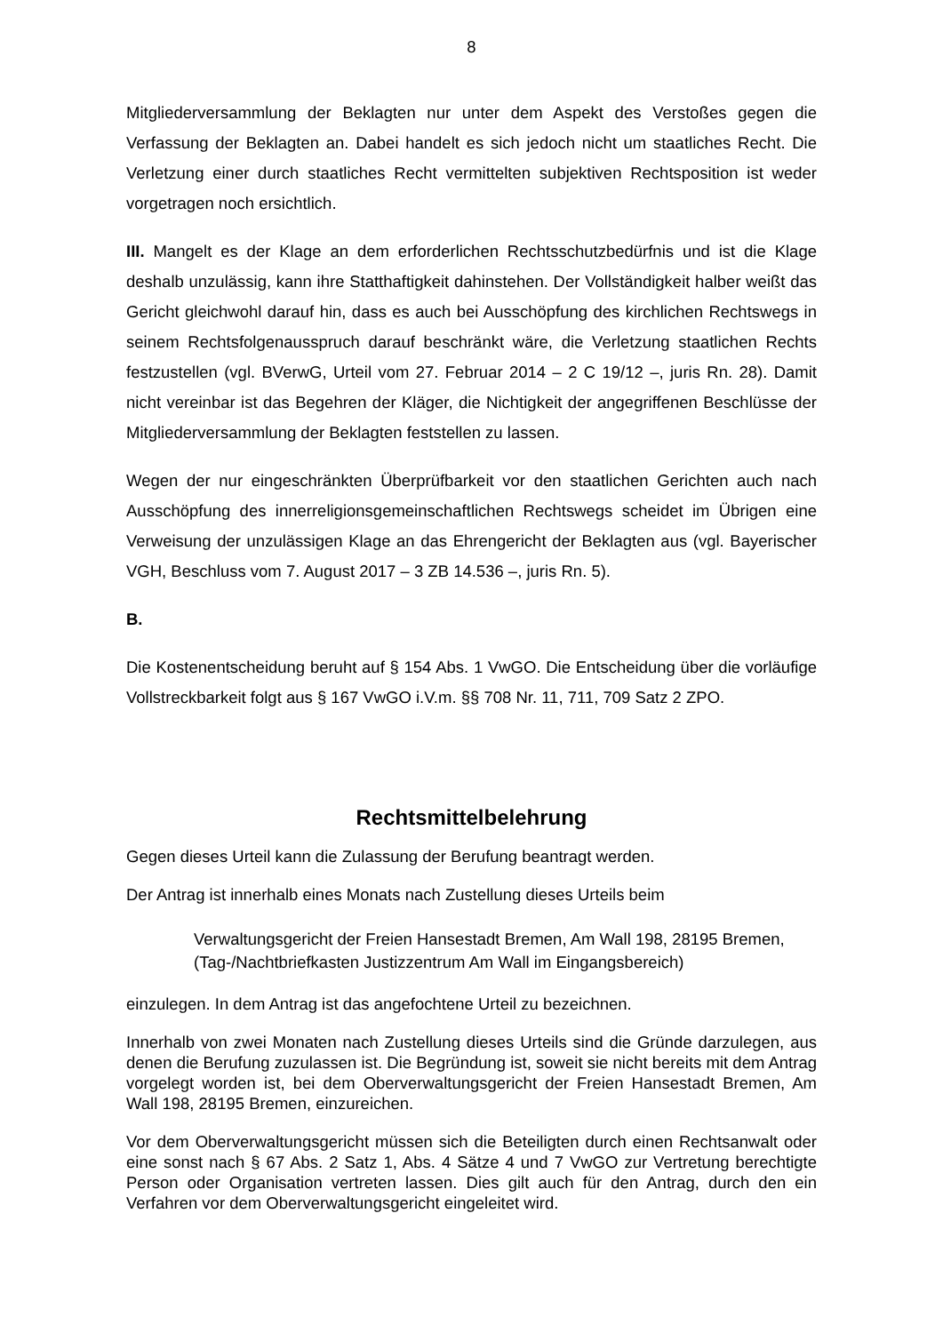8
Mitgliederversammlung der Beklagten nur unter dem Aspekt des Verstoßes gegen die Verfassung der Beklagten an. Dabei handelt es sich jedoch nicht um staatliches Recht. Die Verletzung einer durch staatliches Recht vermittelten subjektiven Rechtsposition ist weder vorgetragen noch ersichtlich.
III. Mangelt es der Klage an dem erforderlichen Rechtsschutzbedürfnis und ist die Klage deshalb unzulässig, kann ihre Statthaftigkeit dahinstehen. Der Vollständigkeit halber weißt das Gericht gleichwohl darauf hin, dass es auch bei Ausschöpfung des kirchlichen Rechtswegs in seinem Rechtsfolgenausspruch darauf beschränkt wäre, die Verletzung staatlichen Rechts festzustellen (vgl. BVerwG, Urteil vom 27. Februar 2014 – 2 C 19/12 –, juris Rn. 28). Damit nicht vereinbar ist das Begehren der Kläger, die Nichtigkeit der angegriffenen Beschlüsse der Mitgliederversammlung der Beklagten feststellen zu lassen.
Wegen der nur eingeschränkten Überprüfbarkeit vor den staatlichen Gerichten auch nach Ausschöpfung des innerreligionsgemeinschaftlichen Rechtswegs scheidet im Übrigen eine Verweisung der unzulässigen Klage an das Ehrengericht der Beklagten aus (vgl. Bayerischer VGH, Beschluss vom 7. August 2017 – 3 ZB 14.536 –, juris Rn. 5).
B.
Die Kostenentscheidung beruht auf § 154 Abs. 1 VwGO. Die Entscheidung über die vorläufige Vollstreckbarkeit folgt aus § 167 VwGO i.V.m. §§ 708 Nr. 11, 711, 709 Satz 2 ZPO.
Rechtsmittelbelehrung
Gegen dieses Urteil kann die Zulassung der Berufung beantragt werden.
Der Antrag ist innerhalb eines Monats nach Zustellung dieses Urteils beim
Verwaltungsgericht der Freien Hansestadt Bremen, Am Wall 198, 28195 Bremen,
(Tag-/Nachtbriefkasten Justizzentrum Am Wall im Eingangsbereich)
einzulegen. In dem Antrag ist das angefochtene Urteil zu bezeichnen.
Innerhalb von zwei Monaten nach Zustellung dieses Urteils sind die Gründe darzulegen, aus denen die Berufung zuzulassen ist. Die Begründung ist, soweit sie nicht bereits mit dem Antrag vorgelegt worden ist, bei dem Oberverwaltungsgericht der Freien Hansestadt Bremen, Am Wall 198, 28195 Bremen, einzureichen.
Vor dem Oberverwaltungsgericht müssen sich die Beteiligten durch einen Rechtsanwalt oder eine sonst nach § 67 Abs. 2 Satz 1, Abs. 4 Sätze 4 und 7 VwGO zur Vertretung berechtigte Person oder Organisation vertreten lassen. Dies gilt auch für den Antrag, durch den ein Verfahren vor dem Oberverwaltungsgericht eingeleitet wird.